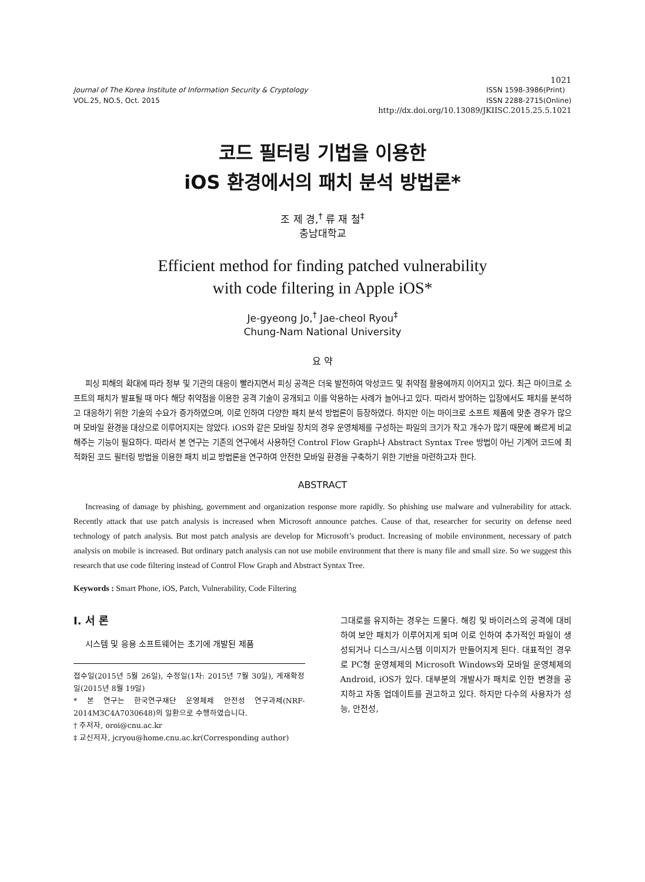1021
Journal of The Korea Institute of Information Security & Cryptology
VOL.25, NO.5, Oct. 2015
ISSN 1598-3986(Print)
ISSN 2288-2715(Online)
http://dx.doi.org/10.13089/JKIISC.2015.25.5.1021
코드 필터링 기법을 이용한
iOS 환경에서의 패치 분석 방법론*
조 제 경,<sup>†</sup> 류 재 철<sup>‡</sup>
충남대학교
Efficient method for finding patched vulnerability
with code filtering in Apple iOS*
Je-gyeong Jo,<sup>†</sup> Jae-cheol Ryou<sup>‡</sup>
Chung-Nam National University
요 약
피싱 피해의 확대에 따라 정부 및 기관의 대응이 빨라지면서 피싱 공격은 더욱 발전하여 악성코드 및 취약점 활용에까지 이어지고 있다. 최근 마이크로 소프트의 패치가 발표될 때 마다 해당 취약점을 이용한 공격 기술이 공개되고 이를 악용하는 사례가 늘어나고 있다. 따라서 방어하는 입장에서도 패치를 분석하고 대응하기 위한 기술의 수요가 증가하였으며, 이로 인하여 다양한 패치 분석 방법론이 등장하였다. 하지만 이는 마이크로 소프트 제품에 맞춘 경우가 많으며 모바일 환경을 대상으로 이루어지지는 않았다. iOS와 같은 모바일 장치의 경우 운영체제를 구성하는 파일의 크기가 작고 개수가 많기 때문에 빠르게 비교해주는 기능이 필요하다. 따라서 본 연구는 기존의 연구에서 사용하던 Control Flow Graph나 Abstract Syntax Tree 방법이 아닌 기계어 코드에 최적화된 코드 필터링 방법을 이용한 패치 비교 방법론을 연구하여 안전한 모바일 환경을 구축하기 위한 기반을 마련하고자 한다.
ABSTRACT
Increasing of damage by phishing, government and organization response more rapidly. So phishing use malware and vulnerability for attack. Recently attack that use patch analysis is increased when Microsoft announce patches. Cause of that, researcher for security on defense need technology of patch analysis. But most patch analysis are develop for Microsoft’s product. Increasing of mobile environment, necessary of patch analysis on mobile is increased. But ordinary patch analysis can not use mobile environment that there is many file and small size. So we suggest this research that use code filtering instead of Control Flow Graph and Abstract Syntax Tree.
Keywords : Smart Phone, iOS, Patch, Vulnerability, Code Filtering
I. 서 론
시스템 및 응용 소프트웨어는 초기에 개발된 제품
접수일(2015년 5월 26일), 수정일(1차: 2015년 7월 30일), 게재확정일(2015년 8월 19일)
* 본 연구는 한국연구재단 운영체제 안전성 연구과제(NRF-2014M3C4A7030648)의 일환으로 수행하였습니다.
† 주저자, oroi@cnu.ac.kr
‡ 교신저자, jcryou@home.cnu.ac.kr(Corresponding author)
그대로를 유지하는 경우는 드물다. 해킹 및 바이러스의 공격에 대비하여 보안 패치가 이루어지게 되며 이로 인하여 추가적인 파일이 생성되거나 디스크/시스템 이미지가 만들어지게 된다. 대표적인 경우로 PC형 운영체제의 Microsoft Windows와 모바일 운영체제의 Android, iOS가 있다. 대부분의 개발사가 패치로 인한 변경을 공지하고 자동 업데이트를 권고하고 있다. 하지만 다수의 사용자가 성능, 안전성,